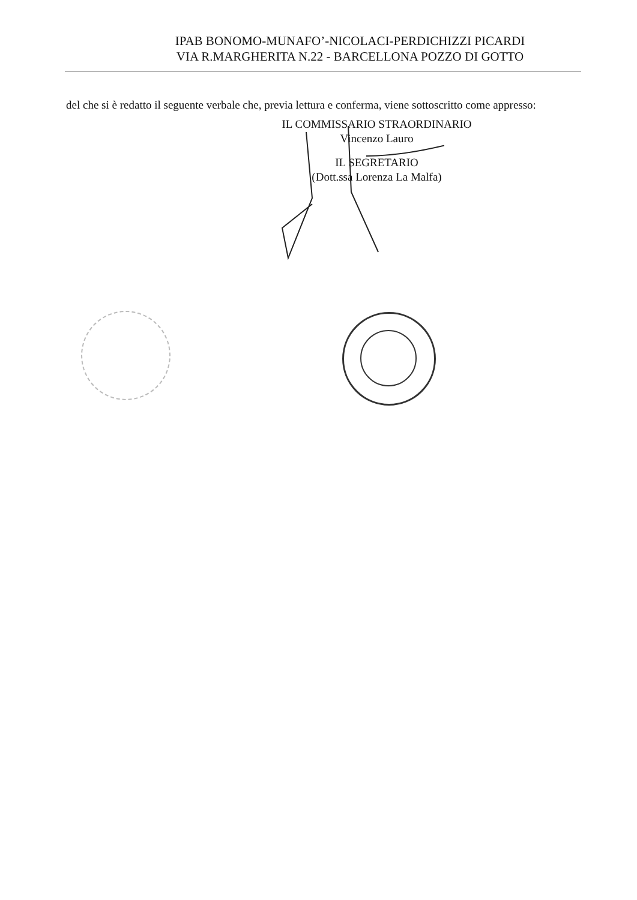IPAB BONOMO-MUNAFO’-NICOLACI-PERDICHIZZI PICARDI
VIA R.MARGHERITA N.22 - BARCELLONA POZZO DI GOTTO
del che si è redatto il seguente verbale che, previa lettura e conferma, viene sottoscritto come appresso:
IL COMMISSARIO STRAORDINARIO
Vincenzo Lauro
IL SEGRETARIO
(Dott.ssa Lorenza La Malfa)